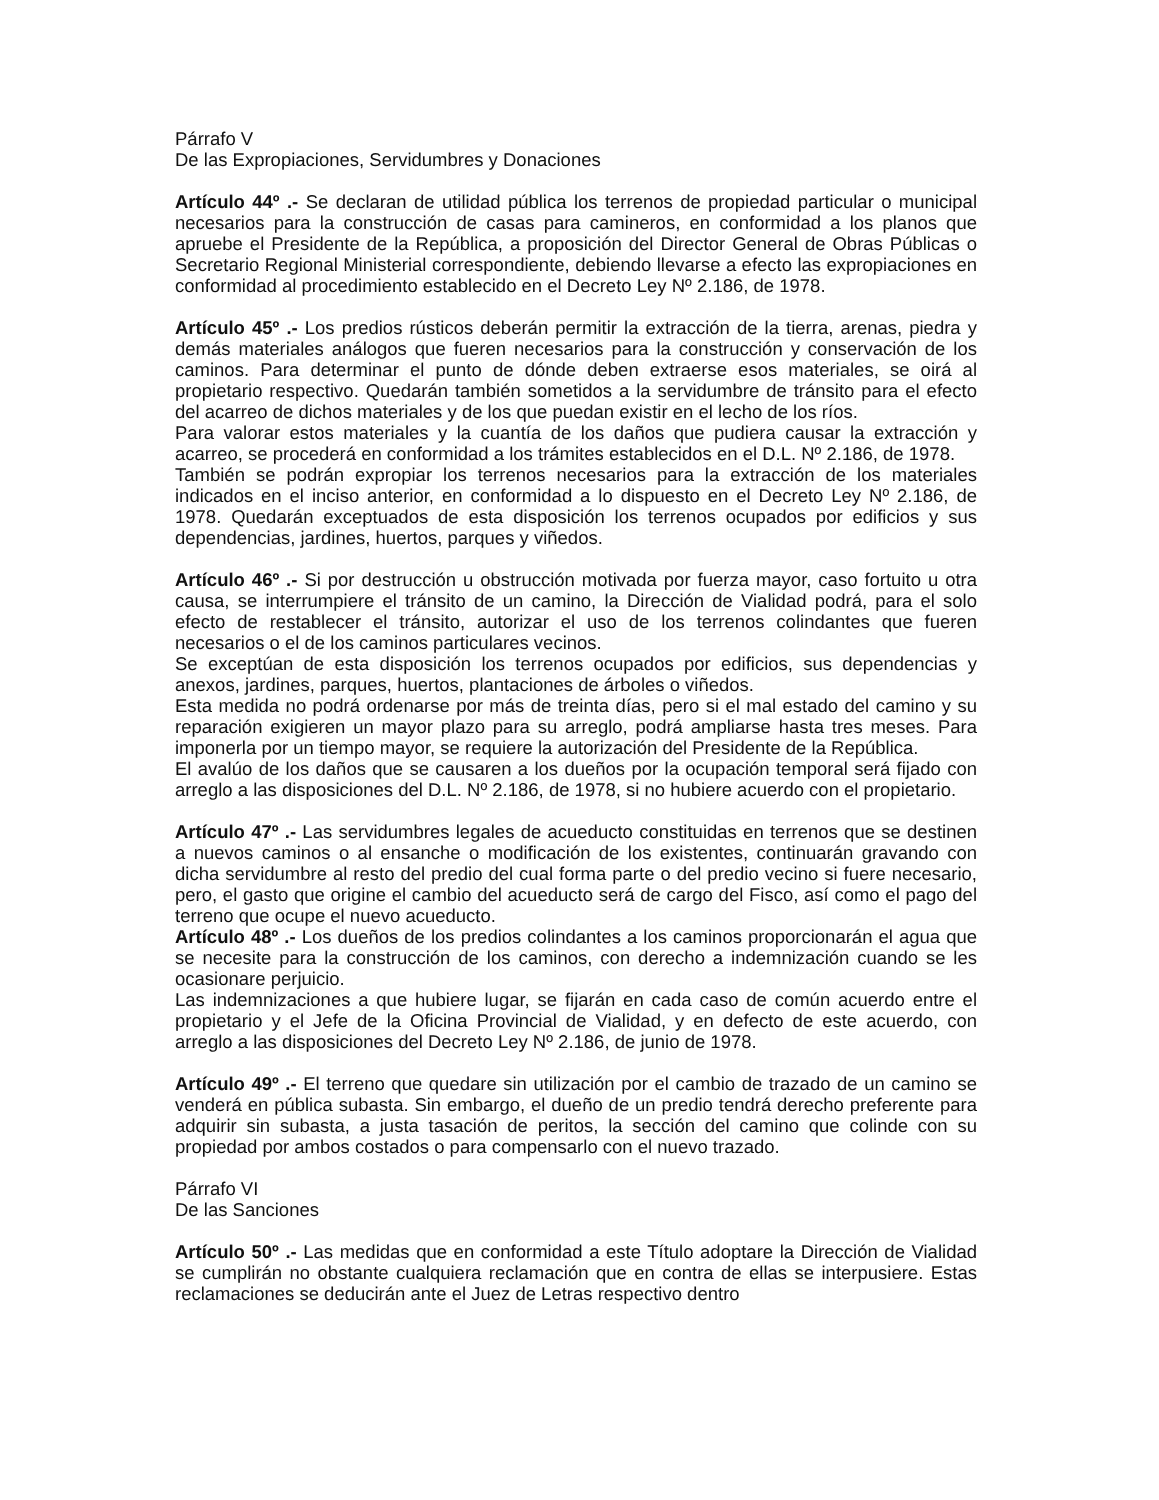Párrafo V
De las Expropiaciones, Servidumbres y Donaciones
Artículo 44º .- Se declaran de utilidad pública los terrenos de propiedad particular o municipal necesarios para la construcción de casas para camineros, en conformidad a los planos que apruebe el Presidente de la República, a proposición del Director General de Obras Públicas o Secretario Regional Ministerial correspondiente, debiendo llevarse a efecto las expropiaciones en conformidad al procedimiento establecido en el Decreto Ley Nº 2.186, de 1978.
Artículo 45º .- Los predios rústicos deberán permitir la extracción de la tierra, arenas, piedra y demás materiales análogos que fueren necesarios para la construcción y conservación de los caminos. Para determinar el punto de dónde deben extraerse esos materiales, se oirá al propietario respectivo. Quedarán también sometidos a la servidumbre de tránsito para el efecto del acarreo de dichos materiales y de los que puedan existir en el lecho de los ríos.
Para valorar estos materiales y la cuantía de los daños que pudiera causar la extracción y acarreo, se procederá en conformidad a los trámites establecidos en el D.L. Nº 2.186, de 1978.
También se podrán expropiar los terrenos necesarios para la extracción de los materiales indicados en el inciso anterior, en conformidad a lo dispuesto en el Decreto Ley Nº 2.186, de 1978. Quedarán exceptuados de esta disposición los terrenos ocupados por edificios y sus dependencias, jardines, huertos, parques y viñedos.
Artículo 46º .- Si por destrucción u obstrucción motivada por fuerza mayor, caso fortuito u otra causa, se interrumpiere el tránsito de un camino, la Dirección de Vialidad podrá, para el solo efecto de restablecer el tránsito, autorizar el uso de los terrenos colindantes que fueren necesarios o el de los caminos particulares vecinos.
Se exceptúan de esta disposición los terrenos ocupados por edificios, sus dependencias y anexos, jardines, parques, huertos, plantaciones de árboles o viñedos.
Esta medida no podrá ordenarse por más de treinta días, pero si el mal estado del camino y su reparación exigieren un mayor plazo para su arreglo, podrá ampliarse hasta tres meses. Para imponerla por un tiempo mayor, se requiere la autorización del Presidente de la República.
El avalúo de los daños que se causaren a los dueños por la ocupación temporal será fijado con arreglo a las disposiciones del D.L. Nº 2.186, de 1978, si no hubiere acuerdo con el propietario.
Artículo 47º .- Las servidumbres legales de acueducto constituidas en terrenos que se destinen a nuevos caminos o al ensanche o modificación de los existentes, continuarán gravando con dicha servidumbre al resto del predio del cual forma parte o del predio vecino si fuere necesario, pero, el gasto que origine el cambio del acueducto será de cargo del Fisco, así como el pago del terreno que ocupe el nuevo acueducto.
Artículo 48º .- Los dueños de los predios colindantes a los caminos proporcionarán el agua que se necesite para la construcción de los caminos, con derecho a indemnización cuando se les ocasionare perjuicio.
Las indemnizaciones a que hubiere lugar, se fijarán en cada caso de común acuerdo entre el propietario y el Jefe de la Oficina Provincial de Vialidad, y en defecto de este acuerdo, con arreglo a las disposiciones del Decreto Ley Nº 2.186, de junio de 1978.
Artículo 49º .- El terreno que quedare sin utilización por el cambio de trazado de un camino se venderá en pública subasta. Sin embargo, el dueño de un predio tendrá derecho preferente para adquirir sin subasta, a justa tasación de peritos, la sección del camino que colinde con su propiedad por ambos costados o para compensarlo con el nuevo trazado.
Párrafo VI
De las Sanciones
Artículo 50º .- Las medidas que en conformidad a este Título adoptare la Dirección de Vialidad se cumplirán no obstante cualquiera reclamación que en contra de ellas se interpusiere. Estas reclamaciones se deducirán ante el Juez de Letras respectivo dentro